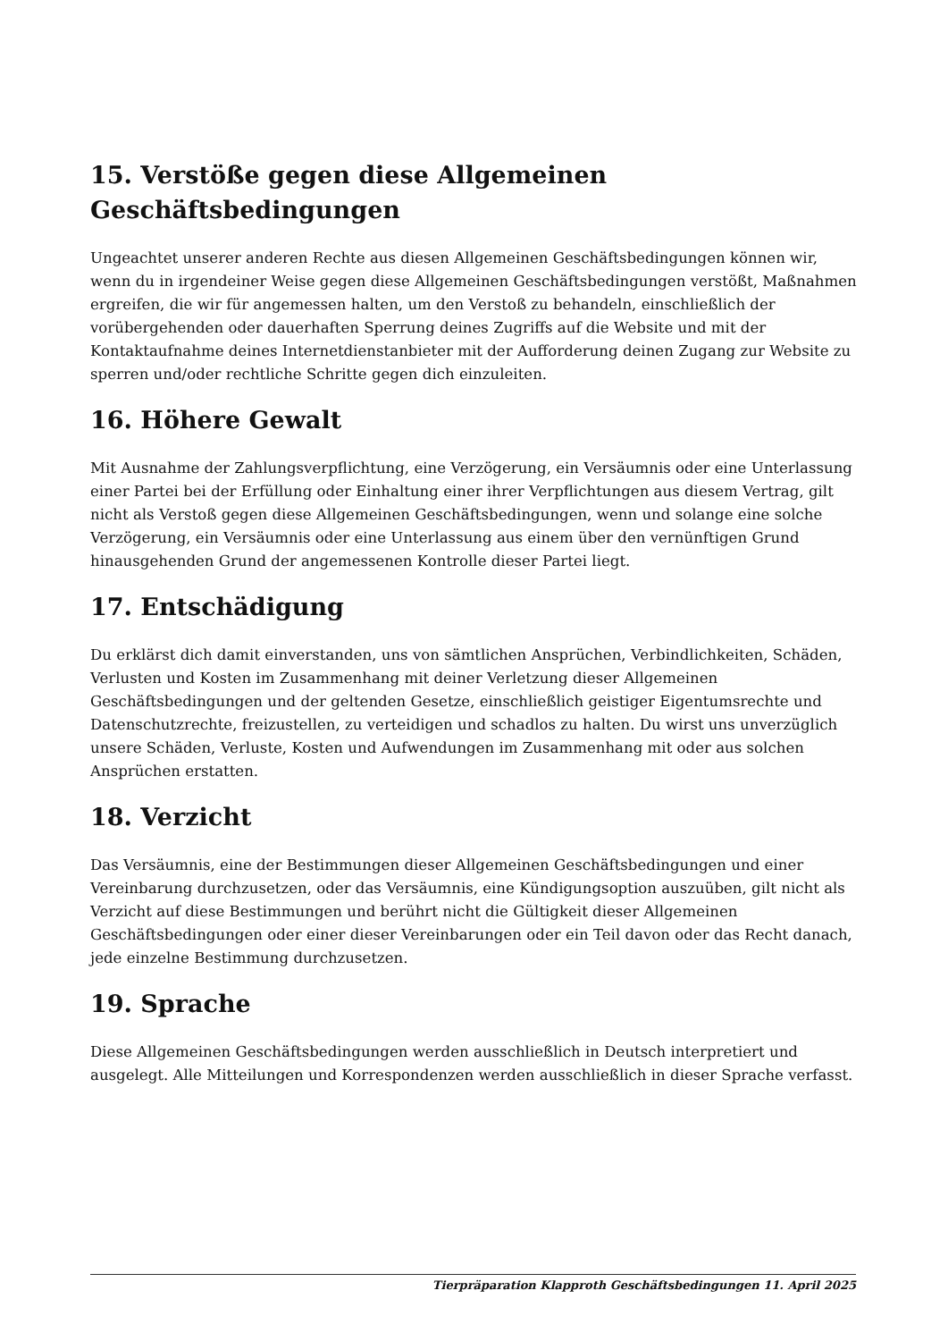15. Verstöße gegen diese Allgemeinen Geschäftsbedingungen
Ungeachtet unserer anderen Rechte aus diesen Allgemeinen Geschäftsbedingungen können wir, wenn du in irgendeiner Weise gegen diese Allgemeinen Geschäftsbedingungen verstößt, Maßnahmen ergreifen, die wir für angemessen halten, um den Verstoß zu behandeln, einschließlich der vorübergehenden oder dauerhaften Sperrung deines Zugriffs auf die Website und mit der Kontaktaufnahme deines Internetdienstanbieter mit der Aufforderung deinen Zugang zur Website zu sperren und/oder rechtliche Schritte gegen dich einzuleiten.
16. Höhere Gewalt
Mit Ausnahme der Zahlungsverpflichtung, eine Verzögerung, ein Versäumnis oder eine Unterlassung einer Partei bei der Erfüllung oder Einhaltung einer ihrer Verpflichtungen aus diesem Vertrag, gilt nicht als Verstoß gegen diese Allgemeinen Geschäftsbedingungen, wenn und solange eine solche Verzögerung, ein Versäumnis oder eine Unterlassung aus einem über den vernünftigen Grund hinausgehenden Grund der angemessenen Kontrolle dieser Partei liegt.
17. Entschädigung
Du erklärst dich damit einverstanden, uns von sämtlichen Ansprüchen, Verbindlichkeiten, Schäden, Verlusten und Kosten im Zusammenhang mit deiner Verletzung dieser Allgemeinen Geschäftsbedingungen und der geltenden Gesetze, einschließlich geistiger Eigentumsrechte und Datenschutzrechte, freizustellen, zu verteidigen und schadlos zu halten. Du wirst uns unverzüglich unsere Schäden, Verluste, Kosten und Aufwendungen im Zusammenhang mit oder aus solchen Ansprüchen erstatten.
18. Verzicht
Das Versäumnis, eine der Bestimmungen dieser Allgemeinen Geschäftsbedingungen und einer Vereinbarung durchzusetzen, oder das Versäumnis, eine Kündigungsoption auszuüben, gilt nicht als Verzicht auf diese Bestimmungen und berührt nicht die Gültigkeit dieser Allgemeinen Geschäftsbedingungen oder einer dieser Vereinbarungen oder ein Teil davon oder das Recht danach, jede einzelne Bestimmung durchzusetzen.
19. Sprache
Diese Allgemeinen Geschäftsbedingungen werden ausschließlich in Deutsch interpretiert und ausgelegt. Alle Mitteilungen und Korrespondenzen werden ausschließlich in dieser Sprache verfasst.
Tierpräparation Klapproth Geschäftsbedingungen 11. April 2025